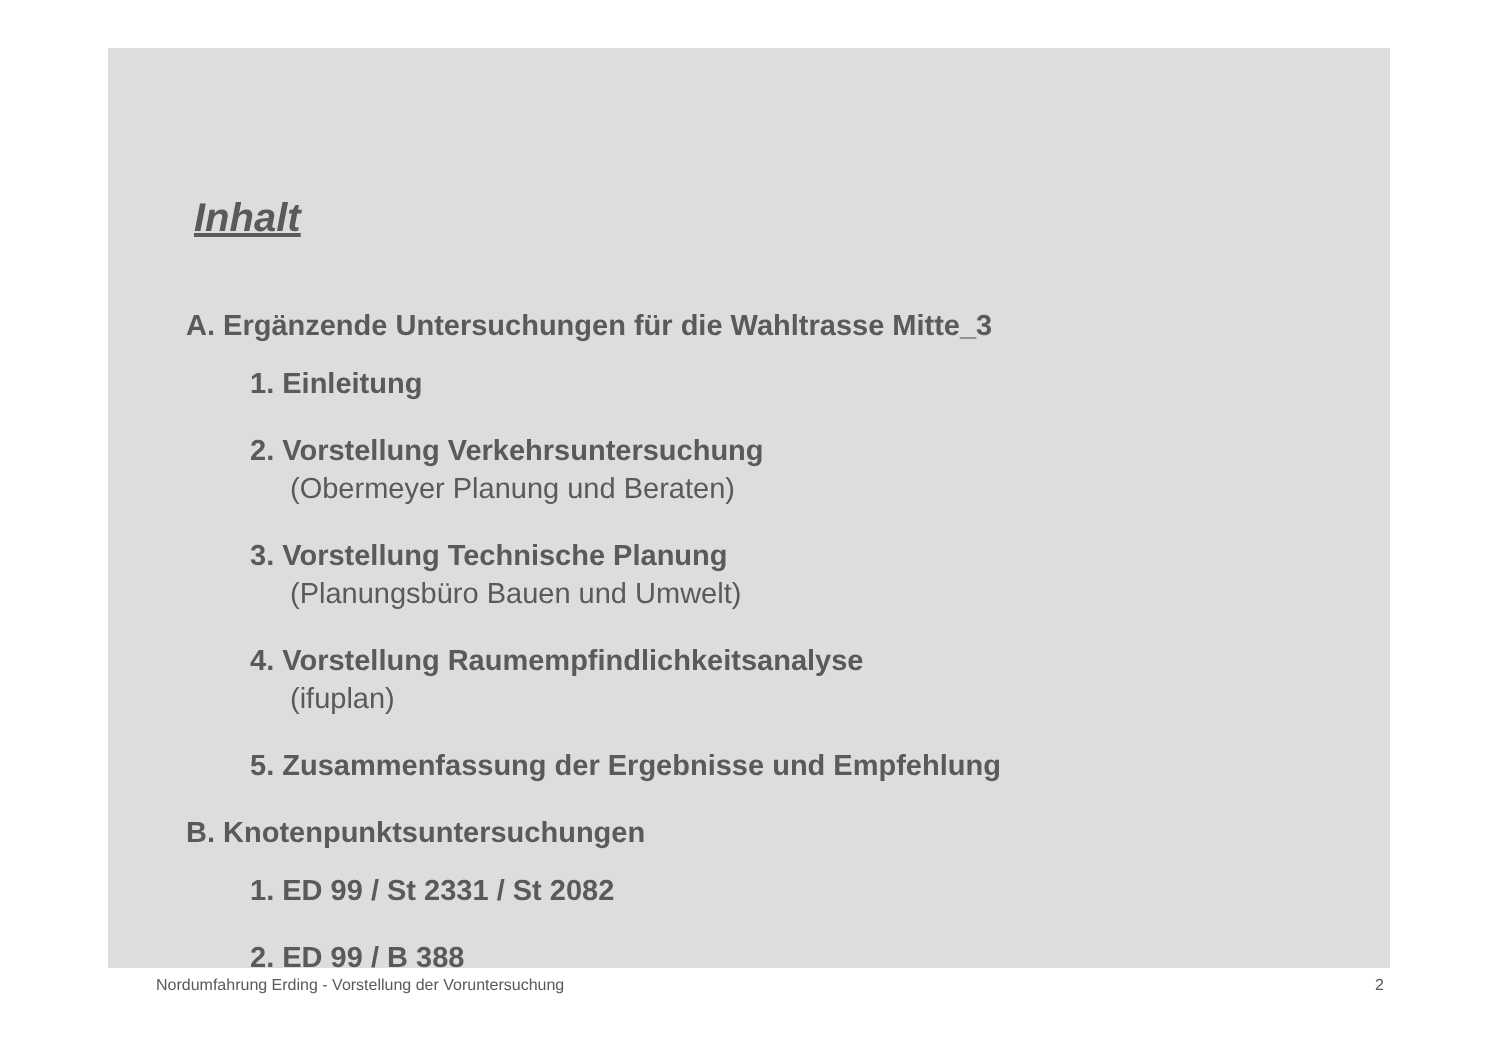Inhalt
A. Ergänzende Untersuchungen für die Wahltrasse Mitte_3
1. Einleitung
2. Vorstellung Verkehrsuntersuchung
(Obermeyer Planung und Beraten)
3. Vorstellung Technische Planung
(Planungsbüro Bauen und Umwelt)
4. Vorstellung Raumempfindlichkeitsanalyse
(ifuplan)
5. Zusammenfassung der Ergebnisse und Empfehlung
B. Knotenpunktsuntersuchungen
1. ED 99 / St 2331 / St 2082
2. ED 99 / B 388
Nordumfahrung Erding - Vorstellung der Voruntersuchung 2